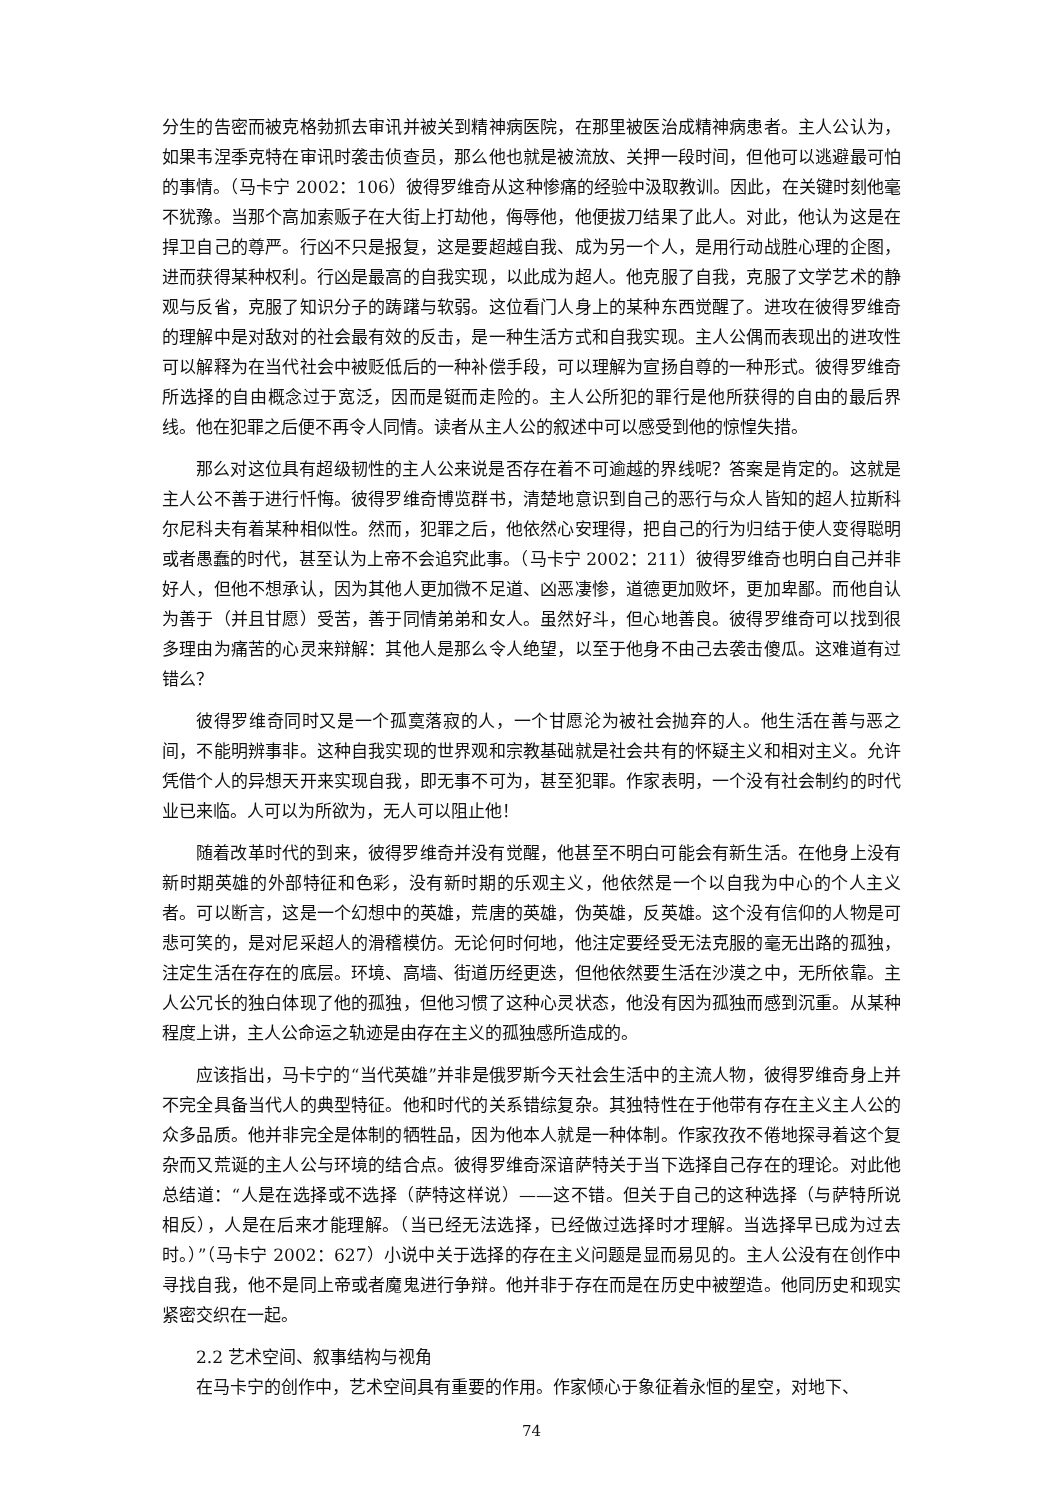分生的告密而被克格勃抓去审讯并被关到精神病医院，在那里被医治成精神病患者。主人公认为，如果韦涅季克特在审讯时袭击侦查员，那么他也就是被流放、关押一段时间，但他可以逃避最可怕的事情。（马卡宁 2002：106）彼得罗维奇从这种惨痛的经验中汲取教训。因此，在关键时刻他毫不犹豫。当那个高加索贩子在大街上打劫他，侮辱他，他便拔刀结果了此人。对此，他认为这是在捍卫自己的尊严。行凶不只是报复，这是要超越自我、成为另一个人，是用行动战胜心理的企图，进而获得某种权利。行凶是最高的自我实现，以此成为超人。他克服了自我，克服了文学艺术的静观与反省，克服了知识分子的踌躇与软弱。这位看门人身上的某种东西觉醒了。进攻在彼得罗维奇的理解中是对敌对的社会最有效的反击，是一种生活方式和自我实现。主人公偶而表现出的进攻性可以解释为在当代社会中被贬低后的一种补偿手段，可以理解为宣扬自尊的一种形式。彼得罗维奇所选择的自由概念过于宽泛，因而是铤而走险的。主人公所犯的罪行是他所获得的自由的最后界线。他在犯罪之后便不再令人同情。读者从主人公的叙述中可以感受到他的惊惶失措。
那么对这位具有超级韧性的主人公来说是否存在着不可逾越的界线呢？答案是肯定的。这就是主人公不善于进行忏悔。彼得罗维奇博览群书，清楚地意识到自己的恶行与众人皆知的超人拉斯科尔尼科夫有着某种相似性。然而，犯罪之后，他依然心安理得，把自己的行为归结于使人变得聪明或者愚蠢的时代，甚至认为上帝不会追究此事。（马卡宁 2002：211）彼得罗维奇也明白自己并非好人，但他不想承认，因为其他人更加微不足道、凶恶凄惨，道德更加败坏，更加卑鄙。而他自认为善于（并且甘愿）受苦，善于同情弟弟和女人。虽然好斗，但心地善良。彼得罗维奇可以找到很多理由为痛苦的心灵来辩解：其他人是那么令人绝望，以至于他身不由己去袭击傻瓜。这难道有过错么？
彼得罗维奇同时又是一个孤寞落寂的人，一个甘愿沦为被社会抛弃的人。他生活在善与恶之间，不能明辨事非。这种自我实现的世界观和宗教基础就是社会共有的怀疑主义和相对主义。允许凭借个人的异想天开来实现自我，即无事不可为，甚至犯罪。作家表明，一个没有社会制约的时代业已来临。人可以为所欲为，无人可以阻止他！
随着改革时代的到来，彼得罗维奇并没有觉醒，他甚至不明白可能会有新生活。在他身上没有新时期英雄的外部特征和色彩，没有新时期的乐观主义，他依然是一个以自我为中心的个人主义者。可以断言，这是一个幻想中的英雄，荒唐的英雄，伪英雄，反英雄。这个没有信仰的人物是可悲可笑的，是对尼采超人的滑稽模仿。无论何时何地，他注定要经受无法克服的毫无出路的孤独，注定生活在存在的底层。环境、高墙、街道历经更迭，但他依然要生活在沙漠之中，无所依靠。主人公冗长的独白体现了他的孤独，但他习惯了这种心灵状态，他没有因为孤独而感到沉重。从某种程度上讲，主人公命运之轨迹是由存在主义的孤独感所造成的。
应该指出，马卡宁的“当代英雄”并非是俄罗斯今天社会生活中的主流人物，彼得罗维奇身上并不完全具备当代人的典型特征。他和时代的关系错综复杂。其独特性在于他带有存在主义主人公的众多品质。他并非完全是体制的牺牲品，因为他本人就是一种体制。作家孜孜不倦地探寻着这个复杂而又荒诞的主人公与环境的结合点。彼得罗维奇深谙萨特关于当下选择自己存在的理论。对此他总结道：“人是在选择或不选择（萨特这样说）——这不错。但关于自己的这种选择（与萨特所说相反），人是在后来才能理解。（当已经无法选择，已经做过选择时才理解。当选择早已成为过去时。）”（马卡宁 2002：627）小说中关于选择的存在主义问题是显而易见的。主人公没有在创作中寻找自我，他不是同上帝或者魔鬼进行争辩。他并非于存在而是在历史中被塑造。他同历史和现实紧密交织在一起。
2.2 艺术空间、叙事结构与视角
在马卡宁的创作中，艺术空间具有重要的作用。作家倾心于象征着永恒的星空，对地下、
74